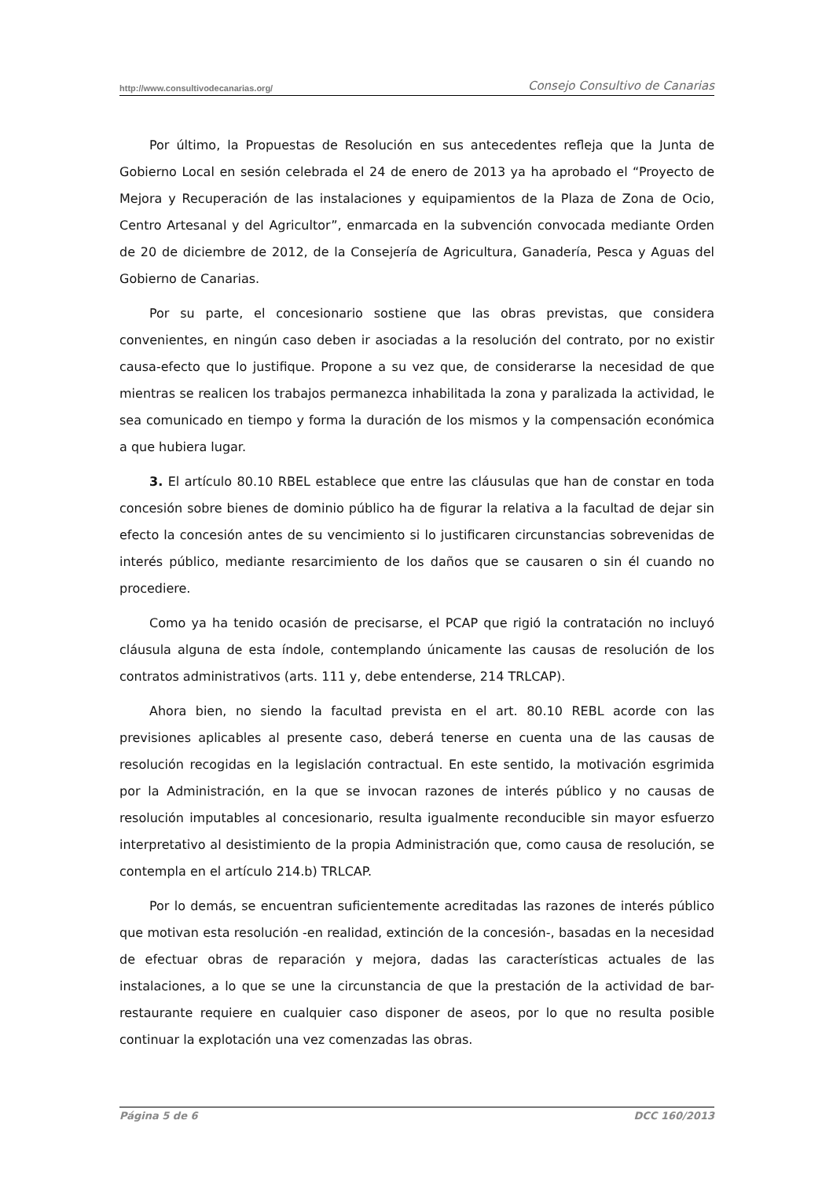http://www.consultivodecanarias.org/ Consejo Consultivo de Canarias
Por último, la Propuestas de Resolución en sus antecedentes refleja que la Junta de Gobierno Local en sesión celebrada el 24 de enero de 2013 ya ha aprobado el “Proyecto de Mejora y Recuperación de las instalaciones y equipamientos de la Plaza de Zona de Ocio, Centro Artesanal y del Agricultor”, enmarcada en la subvención convocada mediante Orden de 20 de diciembre de 2012, de la Consejería de Agricultura, Ganadería, Pesca y Aguas del Gobierno de Canarias.
Por su parte, el concesionario sostiene que las obras previstas, que considera convenientes, en ningún caso deben ir asociadas a la resolución del contrato, por no existir causa-efecto que lo justifique. Propone a su vez que, de considerarse la necesidad de que mientras se realicen los trabajos permanezca inhabilitada la zona y paralizada la actividad, le sea comunicado en tiempo y forma la duración de los mismos y la compensación económica a que hubiera lugar.
3. El artículo 80.10 RBEL establece que entre las cláusulas que han de constar en toda concesión sobre bienes de dominio público ha de figurar la relativa a la facultad de dejar sin efecto la concesión antes de su vencimiento si lo justificaren circunstancias sobrevenidas de interés público, mediante resarcimiento de los daños que se causaren o sin él cuando no procediere.
Como ya ha tenido ocasión de precisarse, el PCAP que rigió la contratación no incluyó cláusula alguna de esta índole, contemplando únicamente las causas de resolución de los contratos administrativos (arts. 111 y, debe entenderse, 214 TRLCAP).
Ahora bien, no siendo la facultad prevista en el art. 80.10 REBL acorde con las previsiones aplicables al presente caso, deberá tenerse en cuenta una de las causas de resolución recogidas en la legislación contractual. En este sentido, la motivación esgrimida por la Administración, en la que se invocan razones de interés público y no causas de resolución imputables al concesionario, resulta igualmente reconducible sin mayor esfuerzo interpretativo al desistimiento de la propia Administración que, como causa de resolución, se contempla en el artículo 214.b) TRLCAP.
Por lo demás, se encuentran suficientemente acreditadas las razones de interés público que motivan esta resolución -en realidad, extinción de la concesión-, basadas en la necesidad de efectuar obras de reparación y mejora, dadas las características actuales de las instalaciones, a lo que se une la circunstancia de que la prestación de la actividad de bar-restaurante requiere en cualquier caso disponer de aseos, por lo que no resulta posible continuar la explotación una vez comenzadas las obras.
Página 5 de 6 DCC 160/2013